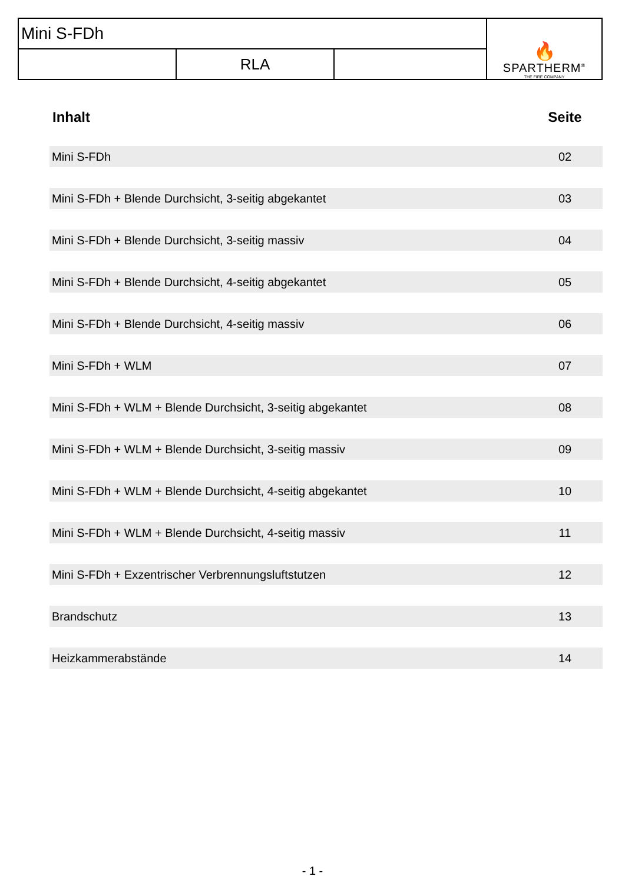| Mini S-FDh | | | 🔥 SPARTHERM<sup>®</sup> THE FIRE COMPANY |
| | RLA | | |
| Inhalt | Seite |
| --- | --- |
| Mini S-FDh | 02 |
| Mini S-FDh + Blende Durchsicht, 3-seitig abgekantet | 03 |
| Mini S-FDh + Blende Durchsicht, 3-seitig massiv | 04 |
| Mini S-FDh + Blende Durchsicht, 4-seitig abgekantet | 05 |
| Mini S-FDh + Blende Durchsicht, 4-seitig massiv | 06 |
| Mini S-FDh + WLM | 07 |
| Mini S-FDh + WLM + Blende Durchsicht, 3-seitig abgekantet | 08 |
| Mini S-FDh + WLM + Blende Durchsicht, 3-seitig massiv | 09 |
| Mini S-FDh + WLM + Blende Durchsicht, 4-seitig abgekantet | 10 |
| Mini S-FDh + WLM + Blende Durchsicht, 4-seitig massiv | 11 |
| Mini S-FDh + Exzentrischer Verbrennungsluftstutzen | 12 |
| Brandschutz | 13 |
| Heizkammerabstände | 14 |
- 1 -